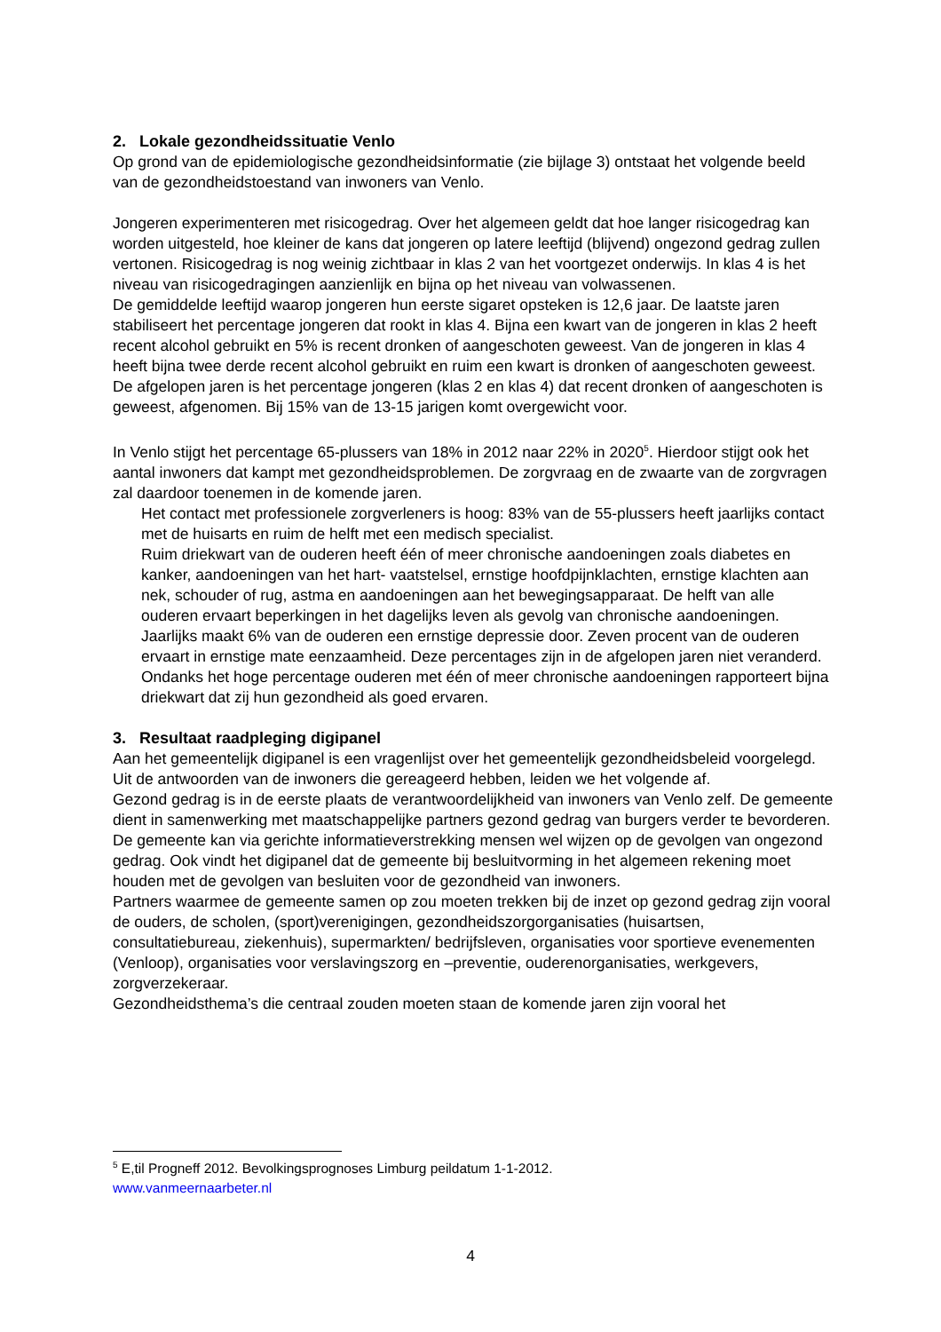2. Lokale gezondheidssituatie Venlo
Op grond van de epidemiologische gezondheidsinformatie (zie bijlage 3) ontstaat het volgende beeld van de gezondheidstoestand van inwoners van Venlo.
Jongeren experimenteren met risicogedrag. Over het algemeen geldt dat hoe langer risicogedrag kan worden uitgesteld, hoe kleiner de kans dat jongeren op latere leeftijd (blijvend) ongezond gedrag zullen vertonen. Risicogedrag is nog weinig zichtbaar in klas 2 van het voortgezet onderwijs. In klas 4 is het niveau van risicogedragingen aanzienlijk en bijna op het niveau van volwassenen.
De gemiddelde leeftijd waarop jongeren hun eerste sigaret opsteken is 12,6 jaar. De laatste jaren stabiliseert het percentage jongeren dat rookt in klas 4. Bijna een kwart van de jongeren in klas 2 heeft recent alcohol gebruikt en 5% is recent dronken of aangeschoten geweest. Van de jongeren in klas 4 heeft bijna twee derde recent alcohol gebruikt en ruim een kwart is dronken of aangeschoten geweest. De afgelopen jaren is het percentage jongeren (klas 2 en klas 4) dat recent dronken of aangeschoten is geweest, afgenomen. Bij 15% van de 13-15 jarigen komt overgewicht voor.
In Venlo stijgt het percentage 65-plussers van 18% in 2012 naar 22% in 2020<sup>5</sup>. Hierdoor stijgt ook het aantal inwoners dat kampt met gezondheidsproblemen. De zorgvraag en de zwaarte van de zorgvragen zal daardoor toenemen in de komende jaren.
Het contact met professionele zorgverleners is hoog: 83% van de 55-plussers heeft jaarlijks contact met de huisarts en ruim de helft met een medisch specialist.
Ruim driekwart van de ouderen heeft één of meer chronische aandoeningen zoals diabetes en kanker, aandoeningen van het hart- vaatstelsel, ernstige hoofdpijnklachten, ernstige klachten aan nek, schouder of rug, astma en aandoeningen aan het bewegingsapparaat. De helft van alle ouderen ervaart beperkingen in het dagelijks leven als gevolg van chronische aandoeningen.
Jaarlijks maakt 6% van de ouderen een ernstige depressie door. Zeven procent van de ouderen ervaart in ernstige mate eenzaamheid. Deze percentages zijn in de afgelopen jaren niet veranderd.
Ondanks het hoge percentage ouderen met één of meer chronische aandoeningen rapporteert bijna driekwart dat zij hun gezondheid als goed ervaren.
3. Resultaat raadpleging digipanel
Aan het gemeentelijk digipanel is een vragenlijst over het gemeentelijk gezondheidsbeleid voorgelegd. Uit de antwoorden van de inwoners die gereageerd hebben, leiden we het volgende af.
Gezond gedrag is in de eerste plaats de verantwoordelijkheid van inwoners van Venlo zelf. De gemeente dient in samenwerking met maatschappelijke partners gezond gedrag van burgers verder te bevorderen. De gemeente kan via gerichte informatieverstrekking mensen wel wijzen op de gevolgen van ongezond gedrag. Ook vindt het digipanel dat de gemeente bij besluitvorming in het algemeen rekening moet houden met de gevolgen van besluiten voor de gezondheid van inwoners.
Partners waarmee de gemeente samen op zou moeten trekken bij de inzet op gezond gedrag zijn vooral de ouders, de scholen, (sport)verenigingen, gezondheidszorgorganisaties (huisartsen, consultatiebureau, ziekenhuis), supermarkten/ bedrijfsleven, organisaties voor sportieve evenementen (Venloop), organisaties voor verslavingszorg en –preventie, ouderenorganisaties, werkgevers, zorgverzekeraar.
Gezondheidsthema’s die centraal zouden moeten staan de komende jaren zijn vooral het
<sup>5</sup> E,til Progneff 2012. Bevolkingsprognoses Limburg peildatum 1-1-2012.
www.vanmeernaarbeter.nl
4